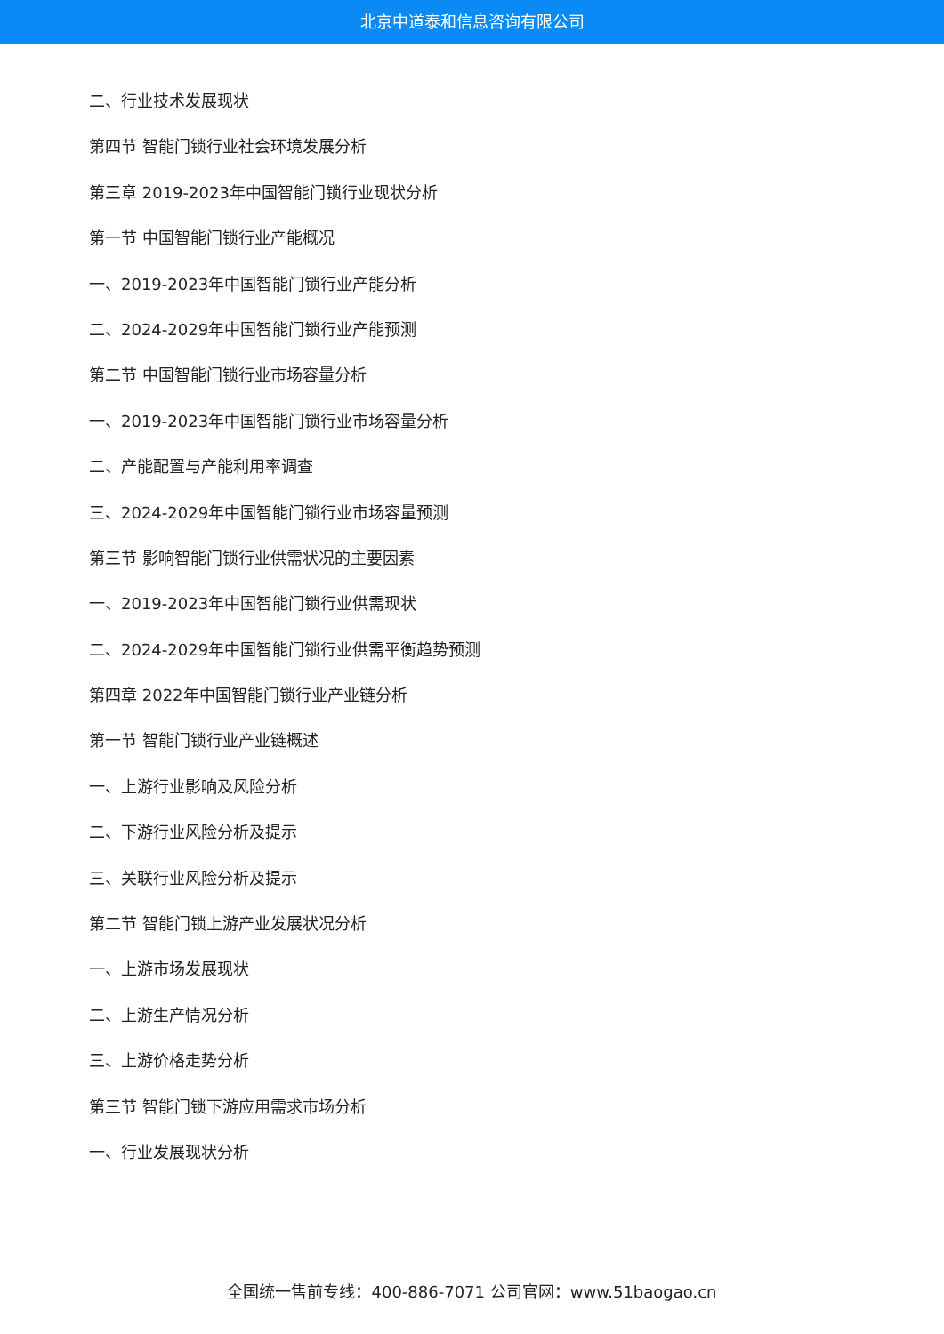北京中道泰和信息咨询有限公司
二、行业技术发展现状
第四节 智能门锁行业社会环境发展分析
第三章 2019-2023年中国智能门锁行业现状分析
第一节 中国智能门锁行业产能概况
一、2019-2023年中国智能门锁行业产能分析
二、2024-2029年中国智能门锁行业产能预测
第二节 中国智能门锁行业市场容量分析
一、2019-2023年中国智能门锁行业市场容量分析
二、产能配置与产能利用率调查
三、2024-2029年中国智能门锁行业市场容量预测
第三节 影响智能门锁行业供需状况的主要因素
一、2019-2023年中国智能门锁行业供需现状
二、2024-2029年中国智能门锁行业供需平衡趋势预测
第四章 2022年中国智能门锁行业产业链分析
第一节 智能门锁行业产业链概述
一、上游行业影响及风险分析
二、下游行业风险分析及提示
三、关联行业风险分析及提示
第二节 智能门锁上游产业发展状况分析
一、上游市场发展现状
二、上游生产情况分析
三、上游价格走势分析
第三节 智能门锁下游应用需求市场分析
一、行业发展现状分析
全国统一售前专线：400-886-7071 公司官网：www.51baogao.cn